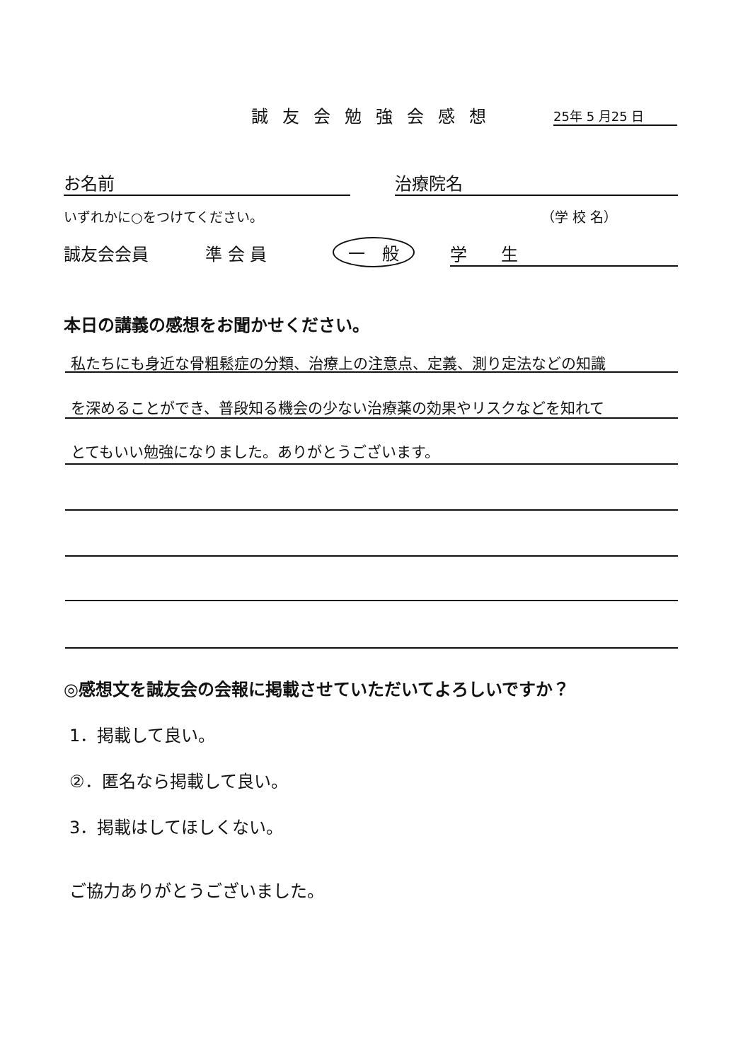誠友会勉強会感想 25年 5 月25 日
お名前 治療院名
いずれかに○をつけてください。 （学 校 名）
誠友会会員 準 会 員 一　般 学　　生
本日の講義の感想をお聞かせください。
私たちにも身近な骨粗鬆症の分類、治療上の注意点、定義、測り定法などの知識
を深めることができ、普段知る機会の少ない治療薬の効果やリスクなどを知れて
とてもいい勉強になりました。ありがとうございます。
◎感想文を誠友会の会報に掲載させていただいてよろしいですか？
1．掲載して良い。
②．匿名なら掲載して良い。
3．掲載はしてほしくない。
ご協力ありがとうございました。